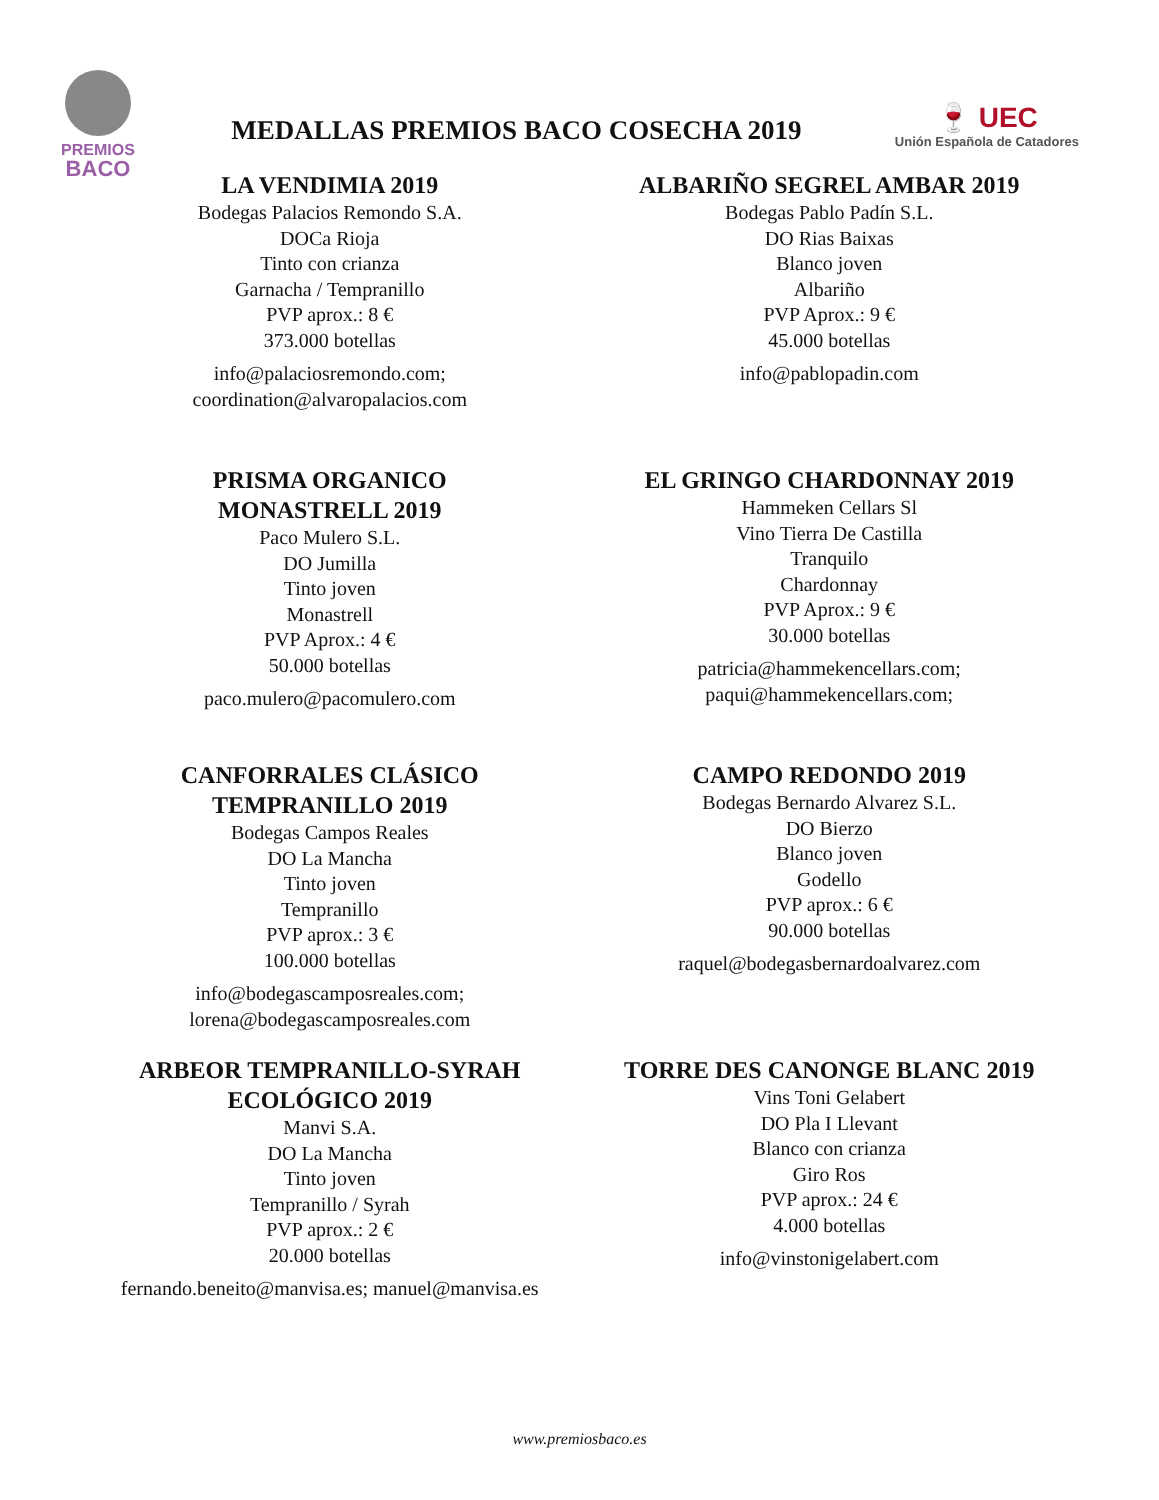PREMIOS
BACO
MEDALLAS PREMIOS BACO COSECHA 2019
🍷 UEC
Unión Española de Catadores
LA VENDIMIA 2019
Bodegas Palacios Remondo S.A.
DOCa Rioja
Tinto con crianza
Garnacha / Tempranillo
PVP aprox.: 8 €
373.000 botellas
info@palaciosremondo.com;
coordination@alvaropalacios.com
ALBARIÑO SEGREL AMBAR 2019
Bodegas Pablo Padín S.L.
DO Rias Baixas
Blanco joven
Albariño
PVP Aprox.: 9 €
45.000 botellas
info@pablopadin.com
PRISMA ORGANICO
MONASTRELL 2019
Paco Mulero S.L.
DO Jumilla
Tinto joven
Monastrell
PVP Aprox.: 4 €
50.000 botellas
paco.mulero@pacomulero.com
EL GRINGO CHARDONNAY 2019
Hammeken Cellars Sl
Vino Tierra De Castilla
Tranquilo
Chardonnay
PVP Aprox.: 9 €
30.000 botellas
patricia@hammekencellars.com;
paqui@hammekencellars.com;
CANFORRALES CLÁSICO
TEMPRANILLO 2019
Bodegas Campos Reales
DO La Mancha
Tinto joven
Tempranillo
PVP aprox.: 3 €
100.000 botellas
info@bodegascamposreales.com;
lorena@bodegascamposreales.com
CAMPO REDONDO 2019
Bodegas Bernardo Alvarez S.L.
DO Bierzo
Blanco joven
Godello
PVP aprox.: 6 €
90.000 botellas
raquel@bodegasbernardoalvarez.com
ARBEOR TEMPRANILLO-SYRAH
ECOLÓGICO 2019
Manvi S.A.
DO La Mancha
Tinto joven
Tempranillo / Syrah
PVP aprox.: 2 €
20.000 botellas
fernando.beneito@manvisa.es; manuel@manvisa.es
TORRE DES CANONGE BLANC 2019
Vins Toni Gelabert
DO Pla I Llevant
Blanco con crianza
Giro Ros
PVP aprox.: 24 €
4.000 botellas
info@vinstonigelabert.com
www.premiosbaco.es